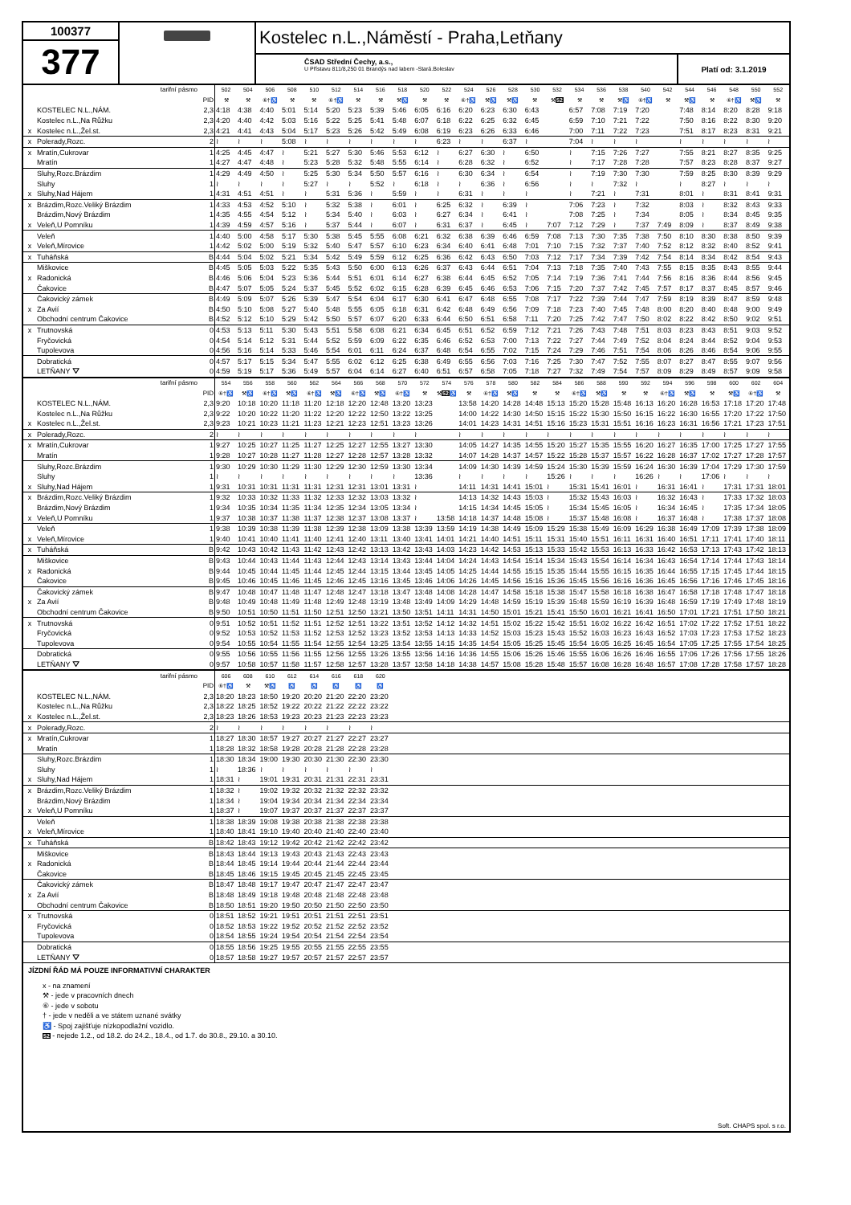100377
377
Kostelec n.L.,Náměstí - Praha,Letňany
ČSAD Střední Čechy, a.s.,
U Přístavu 811/8,250 01 Brandýs nad labem -Stará.Boleslav
Platí od: 3.1.2019
| | tarifní pásmo | | 502 | 504 | 506 | 508 | 510 | 512 | 514 | 516 | 518 | 520 | 522 | 524 | 526 | 528 | 530 | 532 | 534 | 536 | 538 | 540 | 542 | 544 | 546 | 548 | 550 | 552 |
| | | PID | ⚒ | ⚒ | ⑥†♿ | ⚒ | ⚒ | ⑥†♿ | ⚒ | ⚒ | ⚒♿ | ⚒ | ⚒ | ⑥†♿ | ⚒♿ | ⚒♿ | ⚒ | ⚒ 52 | ⚒ | ⚒ | ⚒♿ | ⑥†♿ | ⚒ | ⚒♿ | ⚒ | ⑥†♿ | ⚒♿ | ⚒ |
| | KOSTELEC N.L.,NÁM. | 2,3 | 4:18 | 4:38 | 4:40 | 5:01 | 5:14 | 5:20 | 5:23 | 5:39 | 5:46 | 6:05 | 6:16 | 6:20 | 6:23 | 6:30 | 6:43 | | 6:57 | 7:08 | 7:19 | 7:20 | | 7:48 | 8:14 | 8:20 | 8:28 | 9:18 |
| | Kostelec n.L.,Na Růžku | 2,3 | 4:20 | 4:40 | 4:42 | 5:03 | 5:16 | 5:22 | 5:25 | 5:41 | 5:48 | 6:07 | 6:18 | 6:22 | 6:25 | 6:32 | 6:45 | | 6:59 | 7:10 | 7:21 | 7:22 | | 7:50 | 8:16 | 8:22 | 8:30 | 9:20 |
| x | Kostelec n.L.,Žel.st. | 2,3 | 4:21 | 4:41 | 4:43 | 5:04 | 5:17 | 5:23 | 5:26 | 5:42 | 5:49 | 6:08 | 6:19 | 6:23 | 6:26 | 6:33 | 6:46 | | 7:00 | 7:11 | 7:22 | 7:23 | | 7:51 | 8:17 | 8:23 | 8:31 | 9:21 |
| x | Polerady,Rozc. | 2 | ≀ | ≀ | ≀ | 5:08 | ≀ | ≀ | ≀ | ≀ | ≀ | ≀ | 6:23 | ≀ | ≀ | 6:37 | ≀ | | 7:04 | ≀ | ≀ | ≀ | | ≀ | ≀ | ≀ | ≀ | ≀ |
| x | Mratín,Cukrovar | 1 | 4:25 | 4:45 | 4:47 | ≀ | 5:21 | 5:27 | 5:30 | 5:46 | 5:53 | 6:12 | ≀ | 6:27 | 6:30 | ≀ | 6:50 | | ≀ | 7:15 | 7:26 | 7:27 | | 7:55 | 8:21 | 8:27 | 8:35 | 9:25 |
| | Mratín | 1 | 4:27 | 4:47 | 4:48 | ≀ | 5:23 | 5:28 | 5:32 | 5:48 | 5:55 | 6:14 | ≀ | 6:28 | 6:32 | ≀ | 6:52 | | ≀ | 7:17 | 7:28 | 7:28 | | 7:57 | 8:23 | 8:28 | 8:37 | 9:27 |
| | Sluhy,Rozc.Brázdim | 1 | 4:29 | 4:49 | 4:50 | ≀ | 5:25 | 5:30 | 5:34 | 5:50 | 5:57 | 6:16 | ≀ | 6:30 | 6:34 | ≀ | 6:54 | | ≀ | 7:19 | 7:30 | 7:30 | | 7:59 | 8:25 | 8:30 | 8:39 | 9:29 |
| | Sluhy | 1 | ≀ | ≀ | ≀ | ≀ | 5:27 | ≀ | ≀ | 5:52 | ≀ | 6:18 | ≀ | ≀ | 6:36 | ≀ | 6:56 | | ≀ | ≀ | 7:32 | ≀ | | ≀ | 8:27 | ≀ | ≀ | ≀ |
| x | Sluhy,Nad Hájem | 1 | 4:31 | 4:51 | 4:51 | ≀ | ≀ | 5:31 | 5:36 | ≀ | 5:59 | ≀ | ≀ | 6:31 | ≀ | ≀ | ≀ | | ≀ | 7:21 | ≀ | 7:31 | | 8:01 | ≀ | 8:31 | 8:41 | 9:31 |
| x | Brázdim,Rozc.Veliký Brázdim | 1 | 4:33 | 4:53 | 4:52 | 5:10 | ≀ | 5:32 | 5:38 | ≀ | 6:01 | ≀ | 6:25 | 6:32 | ≀ | 6:39 | ≀ | | 7:06 | 7:23 | ≀ | 7:32 | | 8:03 | ≀ | 8:32 | 8:43 | 9:33 |
| | Brázdim,Nový Brázdim | 1 | 4:35 | 4:55 | 4:54 | 5:12 | ≀ | 5:34 | 5:40 | ≀ | 6:03 | ≀ | 6:27 | 6:34 | ≀ | 6:41 | ≀ | | 7:08 | 7:25 | ≀ | 7:34 | | 8:05 | ≀ | 8:34 | 8:45 | 9:35 |
| x | Veleň,U Pomníku | 1 | 4:39 | 4:59 | 4:57 | 5:16 | ≀ | 5:37 | 5:44 | ≀ | 6:07 | ≀ | 6:31 | 6:37 | ≀ | 6:45 | ≀ | 7:07 | 7:12 | 7:29 | ≀ | 7:37 | 7:49 | 8:09 | ≀ | 8:37 | 8:49 | 9:38 |
| | Veleň | 1 | 4:40 | 5:00 | 4:58 | 5:17 | 5:30 | 5:38 | 5:45 | 5:55 | 6:08 | 6:21 | 6:32 | 6:38 | 6:39 | 6:46 | 6:59 | 7:08 | 7:13 | 7:30 | 7:35 | 7:38 | 7:50 | 8:10 | 8:30 | 8:38 | 8:50 | 9:39 |
| x | Veleň,Mírovice | 1 | 4:42 | 5:02 | 5:00 | 5:19 | 5:32 | 5:40 | 5:47 | 5:57 | 6:10 | 6:23 | 6:34 | 6:40 | 6:41 | 6:48 | 7:01 | 7:10 | 7:15 | 7:32 | 7:37 | 7:40 | 7:52 | 8:12 | 8:32 | 8:40 | 8:52 | 9:41 |
| x | Tuháňská | B | 4:44 | 5:04 | 5:02 | 5:21 | 5:34 | 5:42 | 5:49 | 5:59 | 6:12 | 6:25 | 6:36 | 6:42 | 6:43 | 6:50 | 7:03 | 7:12 | 7:17 | 7:34 | 7:39 | 7:42 | 7:54 | 8:14 | 8:34 | 8:42 | 8:54 | 9:43 |
| | Miškovice | B | 4:45 | 5:05 | 5:03 | 5:22 | 5:35 | 5:43 | 5:50 | 6:00 | 6:13 | 6:26 | 6:37 | 6:43 | 6:44 | 6:51 | 7:04 | 7:13 | 7:18 | 7:35 | 7:40 | 7:43 | 7:55 | 8:15 | 8:35 | 8:43 | 8:55 | 9:44 |
| x | Radonická | B | 4:46 | 5:06 | 5:04 | 5:23 | 5:36 | 5:44 | 5:51 | 6:01 | 6:14 | 6:27 | 6:38 | 6:44 | 6:45 | 6:52 | 7:05 | 7:14 | 7:19 | 7:36 | 7:41 | 7:44 | 7:56 | 8:16 | 8:36 | 8:44 | 8:56 | 9:45 |
| | Čakovice | B | 4:47 | 5:07 | 5:05 | 5:24 | 5:37 | 5:45 | 5:52 | 6:02 | 6:15 | 6:28 | 6:39 | 6:45 | 6:46 | 6:53 | 7:06 | 7:15 | 7:20 | 7:37 | 7:42 | 7:45 | 7:57 | 8:17 | 8:37 | 8:45 | 8:57 | 9:46 |
| | Čakovický zámek | B | 4:49 | 5:09 | 5:07 | 5:26 | 5:39 | 5:47 | 5:54 | 6:04 | 6:17 | 6:30 | 6:41 | 6:47 | 6:48 | 6:55 | 7:08 | 7:17 | 7:22 | 7:39 | 7:44 | 7:47 | 7:59 | 8:19 | 8:39 | 8:47 | 8:59 | 9:48 |
| x | Za Avií | B | 4:50 | 5:10 | 5:08 | 5:27 | 5:40 | 5:48 | 5:55 | 6:05 | 6:18 | 6:31 | 6:42 | 6:48 | 6:49 | 6:56 | 7:09 | 7:18 | 7:23 | 7:40 | 7:45 | 7:48 | 8:00 | 8:20 | 8:40 | 8:48 | 9:00 | 9:49 |
| | Obchodní centrum Čakovice | B | 4:52 | 5:12 | 5:10 | 5:29 | 5:42 | 5:50 | 5:57 | 6:07 | 6:20 | 6:33 | 6:44 | 6:50 | 6:51 | 6:58 | 7:11 | 7:20 | 7:25 | 7:42 | 7:47 | 7:50 | 8:02 | 8:22 | 8:42 | 8:50 | 9:02 | 9:51 |
| x | Trutnovská | 0 | 4:53 | 5:13 | 5:11 | 5:30 | 5:43 | 5:51 | 5:58 | 6:08 | 6:21 | 6:34 | 6:45 | 6:51 | 6:52 | 6:59 | 7:12 | 7:21 | 7:26 | 7:43 | 7:48 | 7:51 | 8:03 | 8:23 | 8:43 | 8:51 | 9:03 | 9:52 |
| | Fryčovická | 0 | 4:54 | 5:14 | 5:12 | 5:31 | 5:44 | 5:52 | 5:59 | 6:09 | 6:22 | 6:35 | 6:46 | 6:52 | 6:53 | 7:00 | 7:13 | 7:22 | 7:27 | 7:44 | 7:49 | 7:52 | 8:04 | 8:24 | 8:44 | 8:52 | 9:04 | 9:53 |
| | Tupolevova | 0 | 4:56 | 5:16 | 5:14 | 5:33 | 5:46 | 5:54 | 6:01 | 6:11 | 6:24 | 6:37 | 6:48 | 6:54 | 6:55 | 7:02 | 7:15 | 7:24 | 7:29 | 7:46 | 7:51 | 7:54 | 8:06 | 8:26 | 8:46 | 8:54 | 9:06 | 9:55 |
| | Dobratická | 0 | 4:57 | 5:17 | 5:15 | 5:34 | 5:47 | 5:55 | 6:02 | 6:12 | 6:25 | 6:38 | 6:49 | 6:55 | 6:56 | 7:03 | 7:16 | 7:25 | 7:30 | 7:47 | 7:52 | 7:55 | 8:07 | 8:27 | 8:47 | 8:55 | 9:07 | 9:56 |
| | LETŇANY ⛛ | 0 | 4:59 | 5:19 | 5:17 | 5:36 | 5:49 | 5:57 | 6:04 | 6:14 | 6:27 | 6:40 | 6:51 | 6:57 | 6:58 | 7:05 | 7:18 | 7:27 | 7:32 | 7:49 | 7:54 | 7:57 | 8:09 | 8:29 | 8:49 | 8:57 | 9:09 | 9:58 |
| | tarifní pásmo | | 554 | 556 | 558 | 560 | 562 | 564 | 566 | 568 | 570 | 572 | 574 | 576 | 578 | 580 | 582 | 584 | 586 | 588 | 590 | 592 | 594 | 596 | 598 | 600 | 602 | 604 |
| | | PID | ⑥†♿ | ⚒♿ | ⑥†♿ | ⚒♿ | ⑥†♿ | ⚒♿ | ⑥†♿ | ⚒♿ | ⑥†♿ | ⚒ | ⚒ 52 ♿ | ⚒ | ⑥†♿ | ⚒♿ | ⚒ | ⚒ | ⑥†♿ | ⚒♿ | ⚒ | ⚒ | ⑥†♿ | ⚒♿ | ⚒ | ⚒♿ | ⑥†♿ | ⚒ |
| | KOSTELEC N.L.,NÁM. | 2,3 | 9:20 | 10:18 | 10:20 | 11:18 | 11:20 | 12:18 | 12:20 | 12:48 | 13:20 | 13:23 | | 13:58 | 14:20 | 14:28 | 14:48 | 15:13 | 15:20 | 15:28 | 15:48 | 16:13 | 16:20 | 16:28 | 16:53 | 17:18 | 17:20 | 17:48 |
| | Kostelec n.L.,Na Růžku | 2,3 | 9:22 | 10:20 | 10:22 | 11:20 | 11:22 | 12:20 | 12:22 | 12:50 | 13:22 | 13:25 | | 14:00 | 14:22 | 14:30 | 14:50 | 15:15 | 15:22 | 15:30 | 15:50 | 16:15 | 16:22 | 16:30 | 16:55 | 17:20 | 17:22 | 17:50 |
| x | Kostelec n.L.,Žel.st. | 2,3 | 9:23 | 10:21 | 10:23 | 11:21 | 11:23 | 12:21 | 12:23 | 12:51 | 13:23 | 13:26 | | 14:01 | 14:23 | 14:31 | 14:51 | 15:16 | 15:23 | 15:31 | 15:51 | 16:16 | 16:23 | 16:31 | 16:56 | 17:21 | 17:23 | 17:51 |
| x | Polerady,Rozc. | 2 | ≀ | ≀ | ≀ | ≀ | ≀ | ≀ | ≀ | ≀ | ≀ | ≀ | | ≀ | ≀ | ≀ | ≀ | ≀ | ≀ | ≀ | ≀ | ≀ | ≀ | ≀ | ≀ | ≀ | ≀ | ≀ |
| x | Mratín,Cukrovar | 1 | 9:27 | 10:25 | 10:27 | 11:25 | 11:27 | 12:25 | 12:27 | 12:55 | 13:27 | 13:30 | | 14:05 | 14:27 | 14:35 | 14:55 | 15:20 | 15:27 | 15:35 | 15:55 | 16:20 | 16:27 | 16:35 | 17:00 | 17:25 | 17:27 | 17:55 |
| | Mratín | 1 | 9:28 | 10:27 | 10:28 | 11:27 | 11:28 | 12:27 | 12:28 | 12:57 | 13:28 | 13:32 | | 14:07 | 14:28 | 14:37 | 14:57 | 15:22 | 15:28 | 15:37 | 15:57 | 16:22 | 16:28 | 16:37 | 17:02 | 17:27 | 17:28 | 17:57 |
| | Sluhy,Rozc.Brázdim | 1 | 9:30 | 10:29 | 10:30 | 11:29 | 11:30 | 12:29 | 12:30 | 12:59 | 13:30 | 13:34 | | 14:09 | 14:30 | 14:39 | 14:59 | 15:24 | 15:30 | 15:39 | 15:59 | 16:24 | 16:30 | 16:39 | 17:04 | 17:29 | 17:30 | 17:59 |
| | Sluhy | 1 | ≀ | ≀ | ≀ | ≀ | ≀ | ≀ | ≀ | ≀ | ≀ | 13:36 | | ≀ | ≀ | ≀ | ≀ | 15:26 | ≀ | ≀ | ≀ | 16:26 | ≀ | ≀ | 17:06 | ≀ | ≀ | ≀ |
| x | Sluhy,Nad Hájem | 1 | 9:31 | 10:31 | 10:31 | 11:31 | 11:31 | 12:31 | 12:31 | 13:01 | 13:31 | ≀ | | 14:11 | 14:31 | 14:41 | 15:01 | ≀ | 15:31 | 15:41 | 16:01 | ≀ | 16:31 | 16:41 | ≀ | 17:31 | 17:31 | 18:01 |
| x | Brázdim,Rozc.Veliký Brázdim | 1 | 9:32 | 10:33 | 10:32 | 11:33 | 11:32 | 12:33 | 12:32 | 13:03 | 13:32 | ≀ | | 14:13 | 14:32 | 14:43 | 15:03 | ≀ | 15:32 | 15:43 | 16:03 | ≀ | 16:32 | 16:43 | ≀ | 17:33 | 17:32 | 18:03 |
| | Brázdim,Nový Brázdim | 1 | 9:34 | 10:35 | 10:34 | 11:35 | 11:34 | 12:35 | 12:34 | 13:05 | 13:34 | ≀ | | 14:15 | 14:34 | 14:45 | 15:05 | ≀ | 15:34 | 15:45 | 16:05 | ≀ | 16:34 | 16:45 | ≀ | 17:35 | 17:34 | 18:05 |
| x | Veleň,U Pomníku | 1 | 9:37 | 10:38 | 10:37 | 11:38 | 11:37 | 12:38 | 12:37 | 13:08 | 13:37 | ≀ | 13:58 | 14:18 | 14:37 | 14:48 | 15:08 | ≀ | 15:37 | 15:48 | 16:08 | ≀ | 16:37 | 16:48 | ≀ | 17:38 | 17:37 | 18:08 |
| | Veleň | 1 | 9:38 | 10:39 | 10:38 | 11:39 | 11:38 | 12:39 | 12:38 | 13:09 | 13:38 | 13:39 | 13:59 | 14:19 | 14:38 | 14:49 | 15:09 | 15:29 | 15:38 | 15:49 | 16:09 | 16:29 | 16:38 | 16:49 | 17:09 | 17:39 | 17:38 | 18:09 |
| x | Veleň,Mírovice | 1 | 9:40 | 10:41 | 10:40 | 11:41 | 11:40 | 12:41 | 12:40 | 13:11 | 13:40 | 13:41 | 14:01 | 14:21 | 14:40 | 14:51 | 15:11 | 15:31 | 15:40 | 15:51 | 16:11 | 16:31 | 16:40 | 16:51 | 17:11 | 17:41 | 17:40 | 18:11 |
| x | Tuháňská | B | 9:42 | 10:43 | 10:42 | 11:43 | 11:42 | 12:43 | 12:42 | 13:13 | 13:42 | 13:43 | 14:03 | 14:23 | 14:42 | 14:53 | 15:13 | 15:33 | 15:42 | 15:53 | 16:13 | 16:33 | 16:42 | 16:53 | 17:13 | 17:43 | 17:42 | 18:13 |
| | Miškovice | B | 9:43 | 10:44 | 10:43 | 11:44 | 11:43 | 12:44 | 12:43 | 13:14 | 13:43 | 13:44 | 14:04 | 14:24 | 14:43 | 14:54 | 15:14 | 15:34 | 15:43 | 15:54 | 16:14 | 16:34 | 16:43 | 16:54 | 17:14 | 17:44 | 17:43 | 18:14 |
| x | Radonická | B | 9:44 | 10:45 | 10:44 | 11:45 | 11:44 | 12:45 | 12:44 | 13:15 | 13:44 | 13:45 | 14:05 | 14:25 | 14:44 | 14:55 | 15:15 | 15:35 | 15:44 | 15:55 | 16:15 | 16:35 | 16:44 | 16:55 | 17:15 | 17:45 | 17:44 | 18:15 |
| | Čakovice | B | 9:45 | 10:46 | 10:45 | 11:46 | 11:45 | 12:46 | 12:45 | 13:16 | 13:45 | 13:46 | 14:06 | 14:26 | 14:45 | 14:56 | 15:16 | 15:36 | 15:45 | 15:56 | 16:16 | 16:36 | 16:45 | 16:56 | 17:16 | 17:46 | 17:45 | 18:16 |
| | Čakovický zámek | B | 9:47 | 10:48 | 10:47 | 11:48 | 11:47 | 12:48 | 12:47 | 13:18 | 13:47 | 13:48 | 14:08 | 14:28 | 14:47 | 14:58 | 15:18 | 15:38 | 15:47 | 15:58 | 16:18 | 16:38 | 16:47 | 16:58 | 17:18 | 17:48 | 17:47 | 18:18 |
| x | Za Avií | B | 9:48 | 10:49 | 10:48 | 11:49 | 11:48 | 12:49 | 12:48 | 13:19 | 13:48 | 13:49 | 14:09 | 14:29 | 14:48 | 14:59 | 15:19 | 15:39 | 15:48 | 15:59 | 16:19 | 16:39 | 16:48 | 16:59 | 17:19 | 17:49 | 17:48 | 18:19 |
| | Obchodní centrum Čakovice | B | 9:50 | 10:51 | 10:50 | 11:51 | 11:50 | 12:51 | 12:50 | 13:21 | 13:50 | 13:51 | 14:11 | 14:31 | 14:50 | 15:01 | 15:21 | 15:41 | 15:50 | 16:01 | 16:21 | 16:41 | 16:50 | 17:01 | 17:21 | 17:51 | 17:50 | 18:21 |
| x | Trutnovská | 0 | 9:51 | 10:52 | 10:51 | 11:52 | 11:51 | 12:52 | 12:51 | 13:22 | 13:51 | 13:52 | 14:12 | 14:32 | 14:51 | 15:02 | 15:22 | 15:42 | 15:51 | 16:02 | 16:22 | 16:42 | 16:51 | 17:02 | 17:22 | 17:52 | 17:51 | 18:22 |
| | Fryčovická | 0 | 9:52 | 10:53 | 10:52 | 11:53 | 11:52 | 12:53 | 12:52 | 13:23 | 13:52 | 13:53 | 14:13 | 14:33 | 14:52 | 15:03 | 15:23 | 15:43 | 15:52 | 16:03 | 16:23 | 16:43 | 16:52 | 17:03 | 17:23 | 17:53 | 17:52 | 18:23 |
| | Tupolevova | 0 | 9:54 | 10:55 | 10:54 | 11:55 | 11:54 | 12:55 | 12:54 | 13:25 | 13:54 | 13:55 | 14:15 | 14:35 | 14:54 | 15:05 | 15:25 | 15:45 | 15:54 | 16:05 | 16:25 | 16:45 | 16:54 | 17:05 | 17:25 | 17:55 | 17:54 | 18:25 |
| | Dobratická | 0 | 9:55 | 10:56 | 10:55 | 11:56 | 11:55 | 12:56 | 12:55 | 13:26 | 13:55 | 13:56 | 14:16 | 14:36 | 14:55 | 15:06 | 15:26 | 15:46 | 15:55 | 16:06 | 16:26 | 16:46 | 16:55 | 17:06 | 17:26 | 17:56 | 17:55 | 18:26 |
| | LETŇANY ⛛ | 0 | 9:57 | 10:58 | 10:57 | 11:58 | 11:57 | 12:58 | 12:57 | 13:28 | 13:57 | 13:58 | 14:18 | 14:38 | 14:57 | 15:08 | 15:28 | 15:48 | 15:57 | 16:08 | 16:28 | 16:48 | 16:57 | 17:08 | 17:28 | 17:58 | 17:57 | 18:28 |
| | tarifní pásmo | | 606 | 608 | 610 | 612 | 614 | 616 | 618 | 620 | | | | | | | | | | | | | | | | | | |
| | | PID | ⑥†♿ | ⚒ | ⚒♿ | ♿ | ♿ | ♿ | ♿ | ♿ | | | | | | | | | | | | | | | | | | |
| | KOSTELEC N.L.,NÁM. | 2,3 | 18:20 | 18:23 | 18:50 | 19:20 | 20:20 | 21:20 | 22:20 | 23:20 | | | | | | | | | | | | | | | | | | |
| | Kostelec n.L.,Na Růžku | 2,3 | 18:22 | 18:25 | 18:52 | 19:22 | 20:22 | 21:22 | 22:22 | 23:22 | | | | | | | | | | | | | | | | | | |
| x | Kostelec n.L.,Žel.st. | 2,3 | 18:23 | 18:26 | 18:53 | 19:23 | 20:23 | 21:23 | 22:23 | 23:23 | | | | | | | | | | | | | | | | | | |
| x | Polerady,Rozc. | 2 | ≀ | ≀ | ≀ | ≀ | ≀ | ≀ | ≀ | ≀ | | | | | | | | | | | | | | | | | | |
| x | Mratín,Cukrovar | 1 | 18:27 | 18:30 | 18:57 | 19:27 | 20:27 | 21:27 | 22:27 | 23:27 | | | | | | | | | | | | | | | | | | |
| | Mratín | 1 | 18:28 | 18:32 | 18:58 | 19:28 | 20:28 | 21:28 | 22:28 | 23:28 | | | | | | | | | | | | | | | | | | |
| | Sluhy,Rozc.Brázdim | 1 | 18:30 | 18:34 | 19:00 | 19:30 | 20:30 | 21:30 | 22:30 | 23:30 | | | | | | | | | | | | | | | | | | |
| | Sluhy | 1 | ≀ | 18:36 | ≀ | ≀ | ≀ | ≀ | ≀ | ≀ | | | | | | | | | | | | | | | | | | |
| x | Sluhy,Nad Hájem | 1 | 18:31 | ≀ | 19:01 | 19:31 | 20:31 | 21:31 | 22:31 | 23:31 | | | | | | | | | | | | | | | | | | |
| x | Brázdim,Rozc.Veliký Brázdim | 1 | 18:32 | ≀ | 19:02 | 19:32 | 20:32 | 21:32 | 22:32 | 23:32 | | | | | | | | | | | | | | | | | | |
| | Brázdim,Nový Brázdim | 1 | 18:34 | ≀ | 19:04 | 19:34 | 20:34 | 21:34 | 22:34 | 23:34 | | | | | | | | | | | | | | | | | | |
| x | Veleň,U Pomníku | 1 | 18:37 | ≀ | 19:07 | 19:37 | 20:37 | 21:37 | 22:37 | 23:37 | | | | | | | | | | | | | | | | | | |
| | Veleň | 1 | 18:38 | 18:39 | 19:08 | 19:38 | 20:38 | 21:38 | 22:38 | 23:38 | | | | | | | | | | | | | | | | | | |
| x | Veleň,Mírovice | 1 | 18:40 | 18:41 | 19:10 | 19:40 | 20:40 | 21:40 | 22:40 | 23:40 | | | | | | | | | | | | | | | | | | |
| x | Tuháňská | B | 18:42 | 18:43 | 19:12 | 19:42 | 20:42 | 21:42 | 22:42 | 23:42 | | | | | | | | | | | | | | | | | | |
| | Miškovice | B | 18:43 | 18:44 | 19:13 | 19:43 | 20:43 | 21:43 | 22:43 | 23:43 | | | | | | | | | | | | | | | | | | |
| x | Radonická | B | 18:44 | 18:45 | 19:14 | 19:44 | 20:44 | 21:44 | 22:44 | 23:44 | | | | | | | | | | | | | | | | | | |
| | Čakovice | B | 18:45 | 18:46 | 19:15 | 19:45 | 20:45 | 21:45 | 22:45 | 23:45 | | | | | | | | | | | | | | | | | | |
| | Čakovický zámek | B | 18:47 | 18:48 | 19:17 | 19:47 | 20:47 | 21:47 | 22:47 | 23:47 | | | | | | | | | | | | | | | | | | |
| x | Za Avií | B | 18:48 | 18:49 | 19:18 | 19:48 | 20:48 | 21:48 | 22:48 | 23:48 | | | | | | | | | | | | | | | | | | |
| | Obchodní centrum Čakovice | B | 18:50 | 18:51 | 19:20 | 19:50 | 20:50 | 21:50 | 22:50 | 23:50 | | | | | | | | | | | | | | | | | | |
| x | Trutnovská | 0 | 18:51 | 18:52 | 19:21 | 19:51 | 20:51 | 21:51 | 22:51 | 23:51 | | | | | | | | | | | | | | | | | | |
| | Fryčovická | 0 | 18:52 | 18:53 | 19:22 | 19:52 | 20:52 | 21:52 | 22:52 | 23:52 | | | | | | | | | | | | | | | | | | |
| | Tupolevova | 0 | 18:54 | 18:55 | 19:24 | 19:54 | 20:54 | 21:54 | 22:54 | 23:54 | | | | | | | | | | | | | | | | | | |
| | Dobratická | 0 | 18:55 | 18:56 | 19:25 | 19:55 | 20:55 | 21:55 | 22:55 | 23:55 | | | | | | | | | | | | | | | | | | |
| | LETŇANY ⛛ | 0 | 18:57 | 18:58 | 19:27 | 19:57 | 20:57 | 21:57 | 22:57 | 23:57 | | | | | | | | | | | | | | | | | | |
JÍZDNÍ ŘÁD MÁ POUZE INFORMATIVNÍ CHARAKTER
x - na znamení
⚒ - jede v pracovních dnech
⑥ - jede v sobotu
† - jede v neděli a ve státem uznané svátky
♿ - Spoj zajišťuje nízkopodlažní vozidlo.
52 - nejede 1.2., od 18.2. do 24.2., 18.4., od 1.7. do 30.8., 29.10. a 30.10.
Soft. CHAPS spol. s r.o.